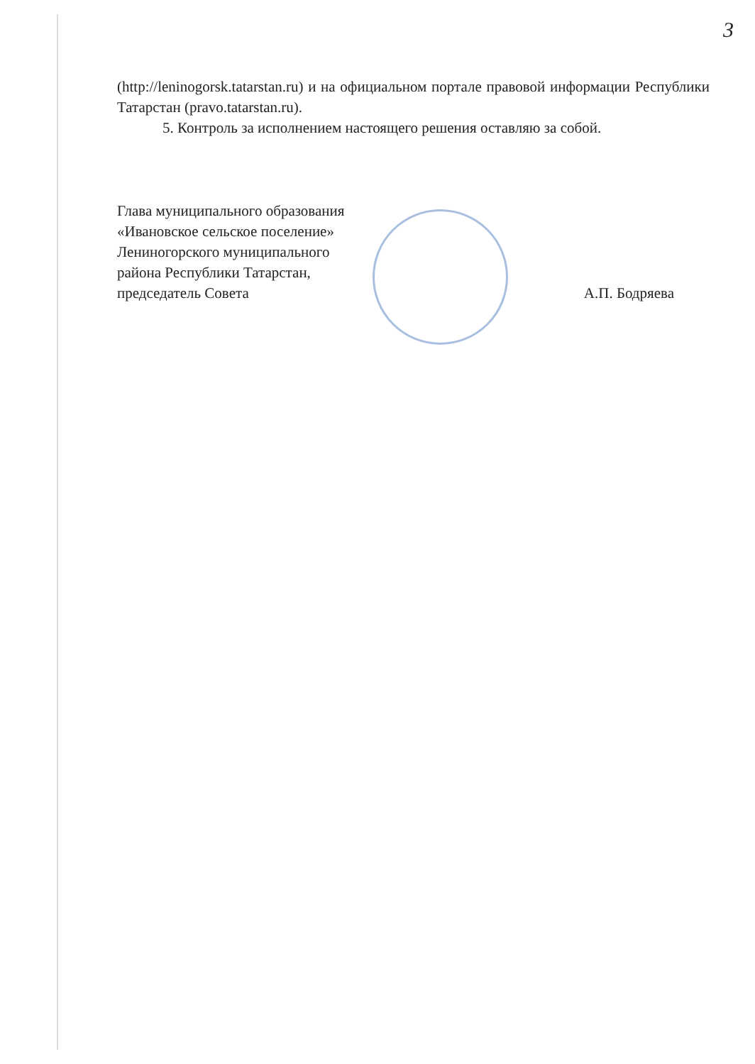3
(http://leninogorsk.tatarstan.ru) и на официальном портале правовой информации Республики Татарстан (pravo.tatarstan.ru).
5. Контроль за исполнением настоящего решения оставляю за собой.
Глава муниципального образования
«Ивановское сельское поселение»
Лениногорского муниципального
района Республики Татарстан,
председатель Совета
А.П. Бодряева